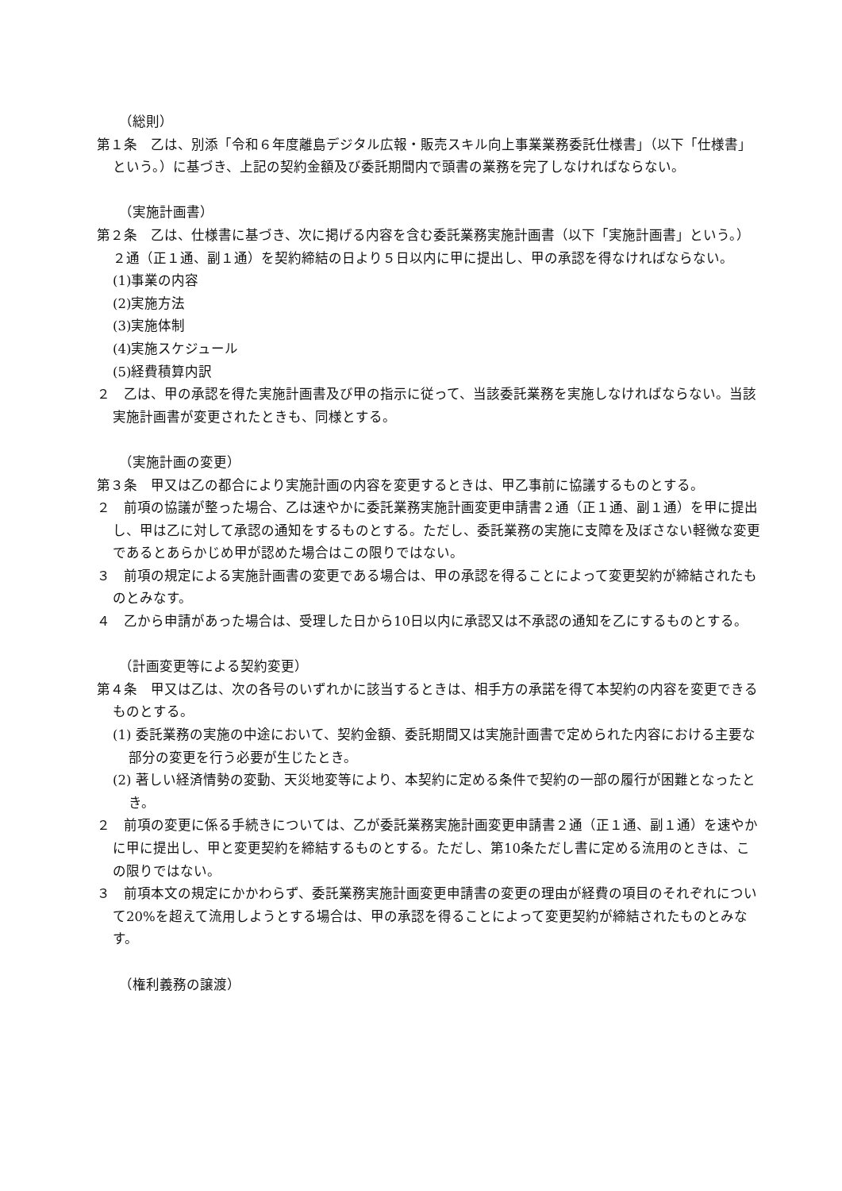（総則）
第１条　乙は、別添「令和６年度離島デジタル広報・販売スキル向上事業業務委託仕様書」（以下「仕様書」という。）に基づき、上記の契約金額及び委託期間内で頭書の業務を完了しなければならない。
（実施計画書）
第２条　乙は、仕様書に基づき、次に掲げる内容を含む委託業務実施計画書（以下「実施計画書」という。）２通（正１通、副１通）を契約締結の日より５日以内に甲に提出し、甲の承認を得なければならない。
(1)事業の内容
(2)実施方法
(3)実施体制
(4)実施スケジュール
(5)経費積算内訳
２　乙は、甲の承認を得た実施計画書及び甲の指示に従って、当該委託業務を実施しなければならない。当該実施計画書が変更されたときも、同様とする。
（実施計画の変更）
第３条　甲又は乙の都合により実施計画の内容を変更するときは、甲乙事前に協議するものとする。
２　前項の協議が整った場合、乙は速やかに委託業務実施計画変更申請書２通（正１通、副１通）を甲に提出し、甲は乙に対して承認の通知をするものとする。ただし、委託業務の実施に支障を及ぼさない軽微な変更であるとあらかじめ甲が認めた場合はこの限りではない。
３　前項の規定による実施計画書の変更である場合は、甲の承認を得ることによって変更契約が締結されたものとみなす。
４　乙から申請があった場合は、受理した日から10日以内に承認又は不承認の通知を乙にするものとする。
（計画変更等による契約変更）
第４条　甲又は乙は、次の各号のいずれかに該当するときは、相手方の承諾を得て本契約の内容を変更できるものとする。
(1) 委託業務の実施の中途において、契約金額、委託期間又は実施計画書で定められた内容における主要な部分の変更を行う必要が生じたとき。
(2) 著しい経済情勢の変動、天災地変等により、本契約に定める条件で契約の一部の履行が困難となったとき。
２　前項の変更に係る手続きについては、乙が委託業務実施計画変更申請書２通（正１通、副１通）を速やかに甲に提出し、甲と変更契約を締結するものとする。ただし、第10条ただし書に定める流用のときは、この限りではない。
３　前項本文の規定にかかわらず、委託業務実施計画変更申請書の変更の理由が経費の項目のそれぞれについて20%を超えて流用しようとする場合は、甲の承認を得ることによって変更契約が締結されたものとみなす。
（権利義務の譲渡）